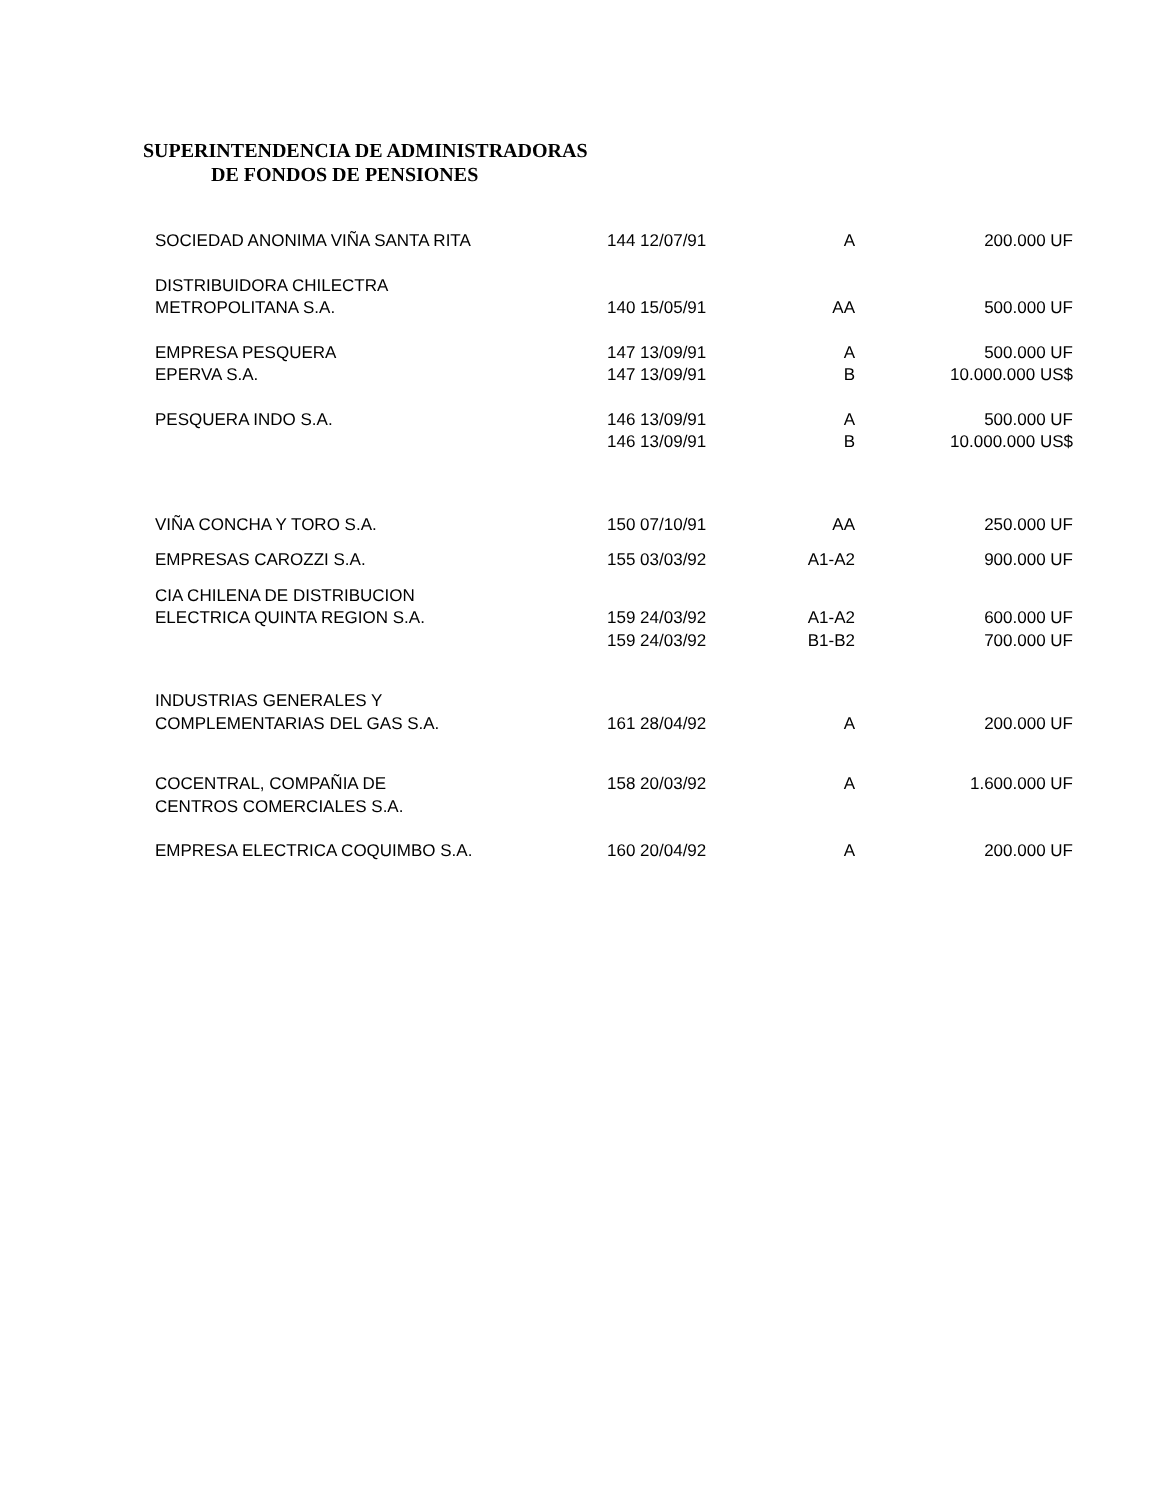SUPERINTENDENCIA DE ADMINISTRADORAS
DE FONDOS DE PENSIONES
| SOCIEDAD ANONIMA VIÑA SANTA RITA | 144 12/07/91 | A | 200.000 UF |
| DISTRIBUIDORA CHILECTRA METROPOLITANA S.A. | 140 15/05/91 | AA | 500.000 UF |
| EMPRESA PESQUERA EPERVA S.A. | 147 13/09/91 147 13/09/91 | A B | 500.000 UF 10.000.000 US$ |
| PESQUERA INDO S.A. | 146 13/09/91 146 13/09/91 | A B | 500.000 UF 10.000.000 US$ |
| VIÑA CONCHA Y TORO S.A. | 150 07/10/91 | AA | 250.000 UF |
| EMPRESAS CAROZZI S.A. | 155 03/03/92 | A1-A2 | 900.000 UF |
| CIA CHILENA DE DISTRIBUCION ELECTRICA QUINTA REGION S.A. | 159 24/03/92 159 24/03/92 | A1-A2 B1-B2 | 600.000 UF 700.000 UF |
| INDUSTRIAS GENERALES Y COMPLEMENTARIAS DEL GAS S.A. | 161 28/04/92 | A | 200.000 UF |
| COCENTRAL, COMPAÑIA DE CENTROS COMERCIALES S.A. | 158 20/03/92 | A | 1.600.000 UF |
| EMPRESA ELECTRICA COQUIMBO S.A. | 160 20/04/92 | A | 200.000 UF |